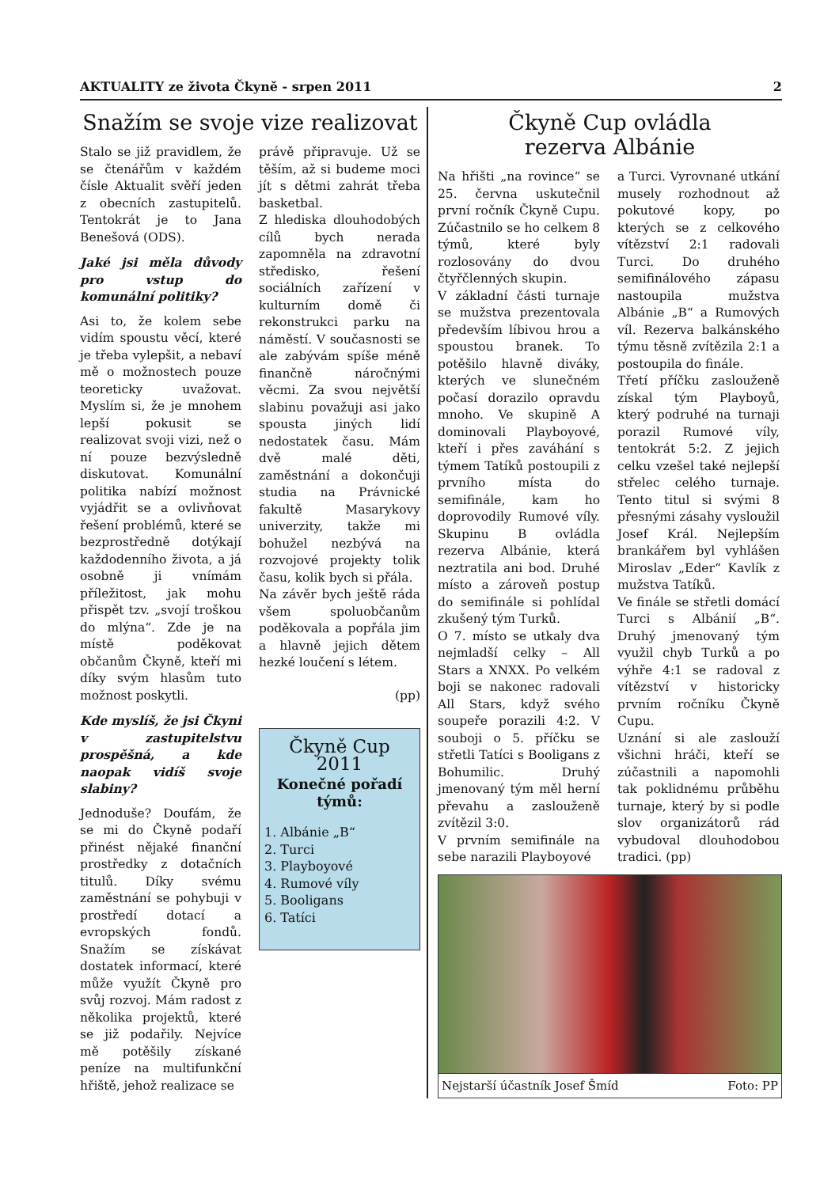AKTUALITY ze života Čkyně - srpen 2011 2
Snažím se svoje vize realizovat
Stalo se již pravidlem, že se čtenářům v každém čísle Aktualit svěří jeden z obecních zastupitelů. Tentokrát je to Jana Benešová (ODS).
Jaké jsi měla důvody pro vstup do komunální politiky?
Asi to, že kolem sebe vidím spoustu věcí, které je třeba vylepšit, a nebaví mě o možnostech pouze teoreticky uvažovat. Myslím si, že je mnohem lepší pokusit se realizovat svoji vizi, než o ní pouze bezvýsledně diskutovat. Komunální politika nabízí možnost vyjádřit se a ovlivňovat řešení problémů, které se bezprostředně dotýkají každodenního života, a já osobně ji vnímám příležitost, jak mohu přispět tzv. „svojí troškou do mlýna“. Zde je na místě poděkovat občanům Čkyně, kteří mi díky svým hlasům tuto možnost poskytli.
Kde myslíš, že jsi Čkyni v zastupitelstvu prospěšná, a kde naopak vidíš svoje slabiny?
Jednoduše? Doufám, že se mi do Čkyně podaří přinést nějaké finanční prostředky z dotačních titulů. Díky svému zaměstnání se pohybuji v prostředí dotací a evropských fondů. Snažím se získávat dostatek informací, které může využít Čkyně pro svůj rozvoj. Mám radost z několika projektů, které se již podařily. Nejvíce mě potěšily získané peníze na multifunkční hřiště, jehož realizace se
právě připravuje. Už se těším, až si budeme moci jít s dětmi zahrát třeba basketbal.
Z hlediska dlouhodobých cílů bych nerada zapomněla na zdravotní středisko, řešení sociálních zařízení v kulturním domě či rekonstrukci parku na náměstí. V současnosti se ale zabývám spíše méně finančně náročnými věcmi. Za svou největší slabinu považuji asi jako spousta jiných lidí nedostatek času. Mám dvě malé děti, zaměstnání a dokončuji studia na Právnické fakultě Masarykovy univerzity, takže mi bohužel nezbývá na rozvojové projekty tolik času, kolik bych si přála.
Na závěr bych ještě ráda všem spoluobčanům poděkovala a popřála jim a hlavně jejich dětem hezké loučení s létem.
(pp)
Čkyně Cup 2011
Konečné pořadí týmů:
1. Albánie „B“
2. Turci
3. Playboyové
4. Rumové víly
5. Booligans
6. Tatíci
Čkyně Cup ovládla
rezerva Albánie
Na hřišti „na rovince“ se 25. června uskutečnil první ročník Čkyně Cupu. Zúčastnilo se ho celkem 8 týmů, které byly rozlosovány do dvou čtyřčlenných skupin.
V základní části turnaje se mužstva prezentovala především líbivou hrou a spoustou branek. To potěšilo hlavně diváky, kterých ve slunečném počasí dorazilo opravdu mnoho. Ve skupině A dominovali Playboyové, kteří i přes zaváhání s týmem Tatíků postoupili z prvního místa do semifinále, kam ho doprovodily Rumové víly. Skupinu B ovládla rezerva Albánie, která neztratila ani bod. Druhé místo a zároveň postup do semifinále si pohlídal zkušený tým Turků.
O 7. místo se utkaly dva nejmladší celky – All Stars a XNXX. Po velkém boji se nakonec radovali All Stars, když svého soupeře porazili 4:2. V souboji o 5. příčku se střetli Tatíci s Booligans z Bohumilic. Druhý jmenovaný tým měl herní převahu a zaslouženě zvítězil 3:0.
V prvním semifinále na sebe narazili Playboyové
a Turci. Vyrovnané utkání musely rozhodnout až pokutové kopy, po kterých se z celkového vítězství 2:1 radovali Turci. Do druhého semifinálového zápasu nastoupila mužstva Albánie „B“ a Rumových víl. Rezerva balkánského týmu těsně zvítězila 2:1 a postoupila do finále.
Třetí příčku zaslouženě získal tým Playboyů, který podruhé na turnaji porazil Rumové víly, tentokrát 5:2. Z jejich celku vzešel také nejlepší střelec celého turnaje. Tento titul si svými 8 přesnými zásahy vysloužil Josef Král. Nejlepším brankářem byl vyhlášen Miroslav „Eder“ Kavlík z mužstva Tatíků.
Ve finále se střetli domácí Turci s Albánií „B“. Druhý jmenovaný tým využil chyb Turků a po výhře 4:1 se radoval z vítězství v historicky prvním ročníku Čkyně Cupu.
Uznání si ale zaslouží všichni hráči, kteří se zúčastnili a napomohli tak poklidnému průběhu turnaje, který by si podle slov organizátorů rád vybudoval dlouhodobou tradici. (pp)
Nejstarší účastník Josef Šmíd Foto: PP